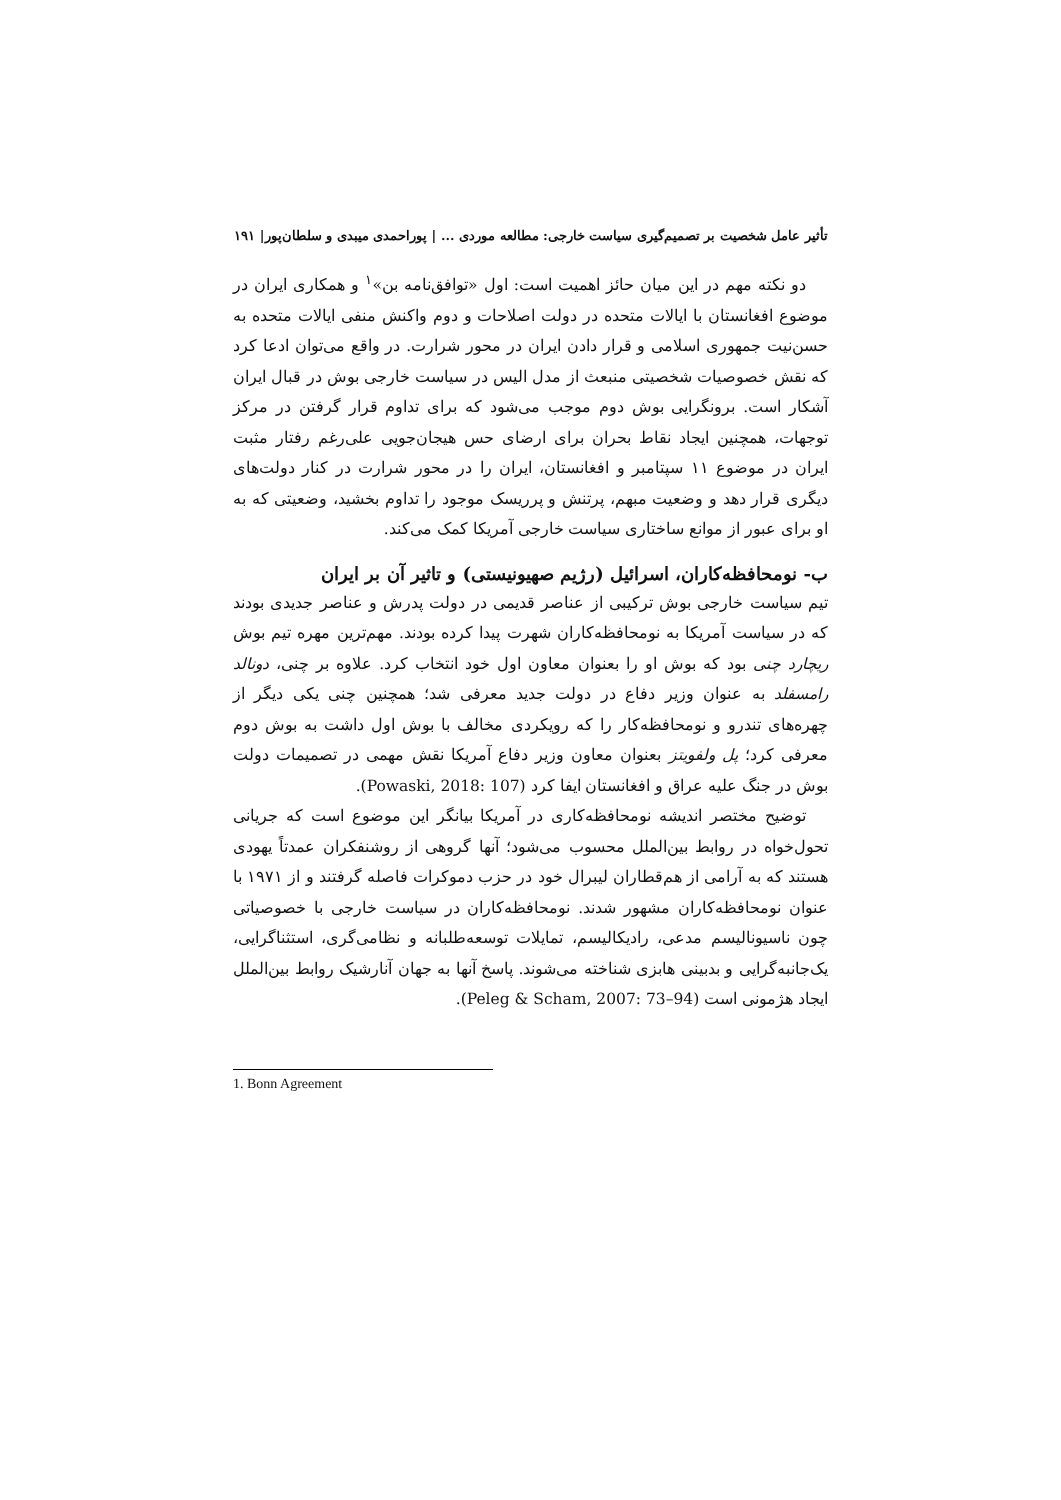تأثیر عامل شخصیت بر تصمیم‌گیری سیاست خارجی: مطالعه موردی ... | پوراحمدی میبدی و سلطان‌پور| ۱۹۱
دو نکته مهم در این میان حائز اهمیت است: اول «توافق‌نامه بن»<sup>۱</sup> و همکاری ایران در موضوع افغانستان با ایالات متحده در دولت اصلاحات و دوم واکنش منفی ایالات متحده به حسن‌نیت جمهوری اسلامی و قرار دادن ایران در محور شرارت. در واقع می‌توان ادعا کرد که نقش خصوصیات شخصیتی منبعث از مدل الیس در سیاست خارجی بوش در قبال ایران آشکار است. برونگرایی بوش دوم موجب می‌شود که برای تداوم قرار گرفتن در مرکز توجهات، همچنین ایجاد نقاط بحران برای ارضای حس هیجان‌جویی علی‌رغم رفتار مثبت ایران در موضوع ۱۱ سپتامبر و افغانستان، ایران را در محور شرارت در کنار دولت‌های دیگری قرار دهد و وضعیت مبهم، پرتنش و پرریسک موجود را تداوم بخشید، وضعیتی که به او برای عبور از موانع ساختاری سیاست خارجی آمریکا کمک می‌کند.
ب- نومحافظه‌کاران، اسرائیل (رژیم صهیونیستی) و تاثیر آن بر ایران
تیم سیاست خارجی بوش ترکیبی از عناصر قدیمی در دولت پدرش و عناصر جدیدی بودند که در سیاست آمریکا به نومحافظه‌کاران شهرت پیدا کرده بودند. مهم‌ترین مهره تیم بوش ریچارد چنی بود که بوش او را بعنوان معاون اول خود انتخاب کرد. علاوه بر چنی، دونالد رامسفلد به عنوان وزیر دفاع در دولت جدید معرفی شد؛ همچنین چنی یکی دیگر از چهره‌های تندرو و نومحافظه‌کار را که رویکردی مخالف با بوش اول داشت به بوش دوم معرفی کرد؛ پل ولفویتز بعنوان معاون وزیر دفاع آمریکا نقش مهمی در تصمیمات دولت بوش در جنگ علیه عراق و افغانستان ایفا کرد (Powaski, 2018: 107).
توضیح مختصر اندیشه نومحافظه‌کاری در آمریکا بیانگر این موضوع است که جریانی تحول‌خواه در روابط بین‌الملل محسوب می‌شود؛ آنها گروهی از روشنفکران عمدتاً یهودی هستند که به آرامی از هم‌قطاران لیبرال خود در حزب دموکرات فاصله گرفتند و از ۱۹۷۱ با عنوان نومحافظه‌کاران مشهور شدند. نومحافظه‌کاران در سیاست خارجی با خصوصیاتی چون ناسیونالیسم مدعی، رادیکالیسم، تمایلات توسعه‌طلبانه و نظامی‌گری، استثناگرایی، یک‌جانبه‌گرایی و بدبینی هابزی شناخته می‌شوند. پاسخ آنها به جهان آنارشیک روابط بین‌الملل ایجاد هژمونی است (Peleg & Scham, 2007: 73–94).
1. Bonn Agreement